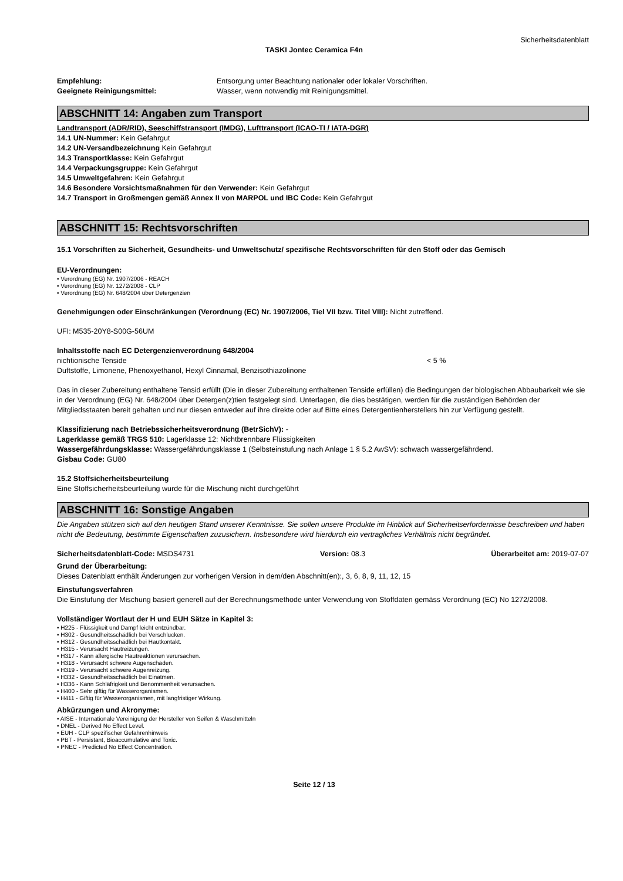Sicherheitsdatenblatt
TASKI Jontec Ceramica F4n
Empfehlung: Entsorgung unter Beachtung nationaler oder lokaler Vorschriften.
Geeignete Reinigungsmittel: Wasser, wenn notwendig mit Reinigungsmittel.
ABSCHNITT 14: Angaben zum Transport
Landtransport (ADR/RID), Seeschiffstransport (IMDG), Lufttransport (ICAO-TI / IATA-DGR)
14.1 UN-Nummer: Kein Gefahrgut
14.2 UN-Versandbezeichnung Kein Gefahrgut
14.3 Transportklasse: Kein Gefahrgut
14.4 Verpackungsgruppe: Kein Gefahrgut
14.5 Umweltgefahren: Kein Gefahrgut
14.6 Besondere Vorsichtsmaßnahmen für den Verwender: Kein Gefahrgut
14.7 Transport in Großmengen gemäß Annex II von MARPOL und IBC Code: Kein Gefahrgut
ABSCHNITT 15: Rechtsvorschriften
15.1 Vorschriften zu Sicherheit, Gesundheits- und Umweltschutz/ spezifische Rechtsvorschriften für den Stoff oder das Gemisch
EU-Verordnungen:
• Verordnung (EG) Nr. 1907/2006 - REACH
• Verordnung (EG) Nr. 1272/2008 - CLP
• Verordnung (EG) Nr. 648/2004 über Detergenzien
Genehmigungen oder Einschränkungen (Verordnung (EC) Nr. 1907/2006, Tiel VII bzw. Titel VIII): Nicht zutreffend.
UFI: M535-20Y8-S00G-56UM
Inhaltsstoffe nach EC Detergenzienverordnung 648/2004
nichtionische Tenside < 5 %
Duftstoffe, Limonene, Phenoxyethanol, Hexyl Cinnamal, Benzisothiazolinone
Das in dieser Zubereitung enthaltene Tensid erfüllt (Die in dieser Zubereitung enthaltenen Tenside erfüllen) die Bedingungen der biologischen Abbaubarkeit wie sie in der Verordnung (EG) Nr. 648/2004 über Detergen(z)tien festgelegt sind. Unterlagen, die dies bestätigen, werden für die zuständigen Behörden der Mitgliedsstaaten bereit gehalten und nur diesen entweder auf ihre direkte oder auf Bitte eines Detergentienherstellers hin zur Verfügung gestellt.
Klassifizierung nach Betriebssicherheitsverordnung (BetrSichV): -
Lagerklasse gemäß TRGS 510: Lagerklasse 12: Nichtbrennbare Flüssigkeiten
Wassergefährdungsklasse: Wassergefährdungsklasse 1 (Selbsteinstufung nach Anlage 1 § 5.2 AwSV): schwach wassergefährdend.
Gisbau Code: GU80
15.2 Stoffsicherheitsbeurteilung
Eine Stoffsicherheitsbeurteilung wurde für die Mischung nicht durchgeführt
ABSCHNITT 16: Sonstige Angaben
Die Angaben stützen sich auf den heutigen Stand unserer Kenntnisse. Sie sollen unsere Produkte im Hinblick auf Sicherheitserfordernisse beschreiben und haben nicht die Bedeutung, bestimmte Eigenschaften zuzusichern. Insbesondere wird hierdurch ein vertragliches Verhältnis nicht begründet.
Sicherheitsdatenblatt-Code: MSDS4731 Version: 08.3 Überarbeitet am: 2019-07-07
Grund der Überarbeitung:
Dieses Datenblatt enthält Änderungen zur vorherigen Version in dem/den Abschnitt(en):, 3, 6, 8, 9, 11, 12, 15
Einstufungsverfahren
Die Einstufung der Mischung basiert generell auf der Berechnungsmethode unter Verwendung von Stoffdaten gemäss Verordnung (EC) No 1272/2008.
Vollständiger Wortlaut der H und EUH Sätze in Kapitel 3:
• H225 - Flüssigkeit und Dampf leicht entzündbar.
• H302 - Gesundheitsschädlich bei Verschlucken.
• H312 - Gesundheitsschädlich bei Hautkontakt.
• H315 - Verursacht Hautreizungen.
• H317 - Kann allergische Hautreaktionen verursachen.
• H318 - Verursacht schwere Augenschäden.
• H319 - Verursacht schwere Augenreizung.
• H332 - Gesundheitsschädlich bei Einatmen.
• H336 - Kann Schläfrigkeit und Benommenheit verursachen.
• H400 - Sehr giftig für Wasserorganismen.
• H411 - Giftig für Wasserorganismen, mit langfristiger Wirkung.
Abkürzungen und Akronyme:
• AISE - Internationale Vereinigung der Hersteller von Seifen & Waschmitteln
• DNEL - Derived No Effect Level.
• EUH - CLP spezifischer Gefahrenhinweis
• PBT - Persistant, Bioaccumulative and Toxic.
• PNEC - Predicted No Effect Concentration.
Seite 12 / 13